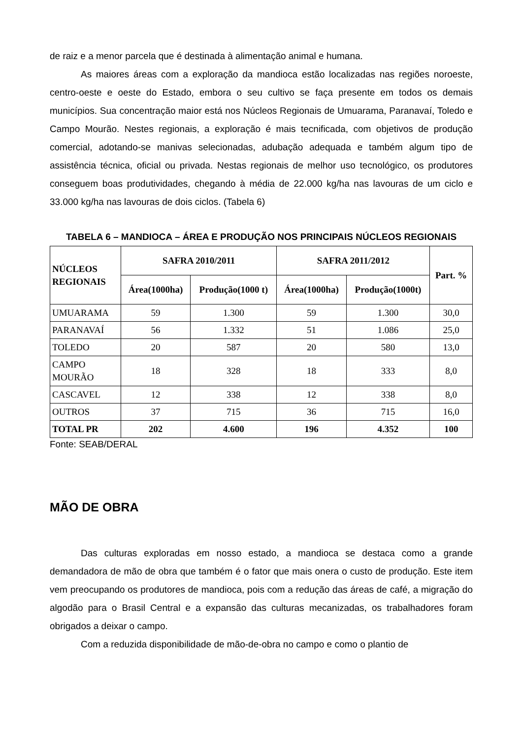de raiz e a menor parcela que é destinada à alimentação animal e humana.
As maiores áreas com a exploração da mandioca estão localizadas nas regiões noroeste, centro-oeste e oeste do Estado, embora o seu cultivo se faça presente em todos os demais municípios. Sua concentração maior está nos Núcleos Regionais de Umuarama, Paranavaí, Toledo e Campo Mourão. Nestes regionais, a exploração é mais tecnificada, com objetivos de produção comercial, adotando-se manivas selecionadas, adubação adequada e também algum tipo de assistência técnica, oficial ou privada. Nestas regionais de melhor uso tecnológico, os produtores conseguem boas produtividades, chegando à média de 22.000 kg/ha nas lavouras de um ciclo e 33.000 kg/ha nas lavouras de dois ciclos. (Tabela 6)
TABELA 6 – MANDIOCA – ÁREA E PRODUÇÃO NOS PRINCIPAIS NÚCLEOS REGIONAIS
| NÚCLEOS REGIONAIS | SAFRA 2010/2011 | | SAFRA 2011/2012 | | Part. % |
| --- | --- | --- | --- | --- | --- |
| | Área(1000ha) | Produção(1000 t) | Área(1000ha) | Produção(1000t) | |
| UMUARAMA | 59 | 1.300 | 59 | 1.300 | 30,0 |
| PARANAVAÍ | 56 | 1.332 | 51 | 1.086 | 25,0 |
| TOLEDO | 20 | 587 | 20 | 580 | 13,0 |
| CAMPO MOURÃO | 18 | 328 | 18 | 333 | 8,0 |
| CASCAVEL | 12 | 338 | 12 | 338 | 8,0 |
| OUTROS | 37 | 715 | 36 | 715 | 16,0 |
| TOTAL PR | 202 | 4.600 | 196 | 4.352 | 100 |
Fonte: SEAB/DERAL
MÃO DE OBRA
Das culturas exploradas em nosso estado, a mandioca se destaca como a grande demandadora de mão de obra que também é o fator que mais onera o custo de produção. Este item vem preocupando os produtores de mandioca, pois com a redução das áreas de café, a migração do algodão para o Brasil Central e a expansão das culturas mecanizadas, os trabalhadores foram obrigados a deixar o campo.
Com a reduzida disponibilidade de mão-de-obra no campo e como o plantio de